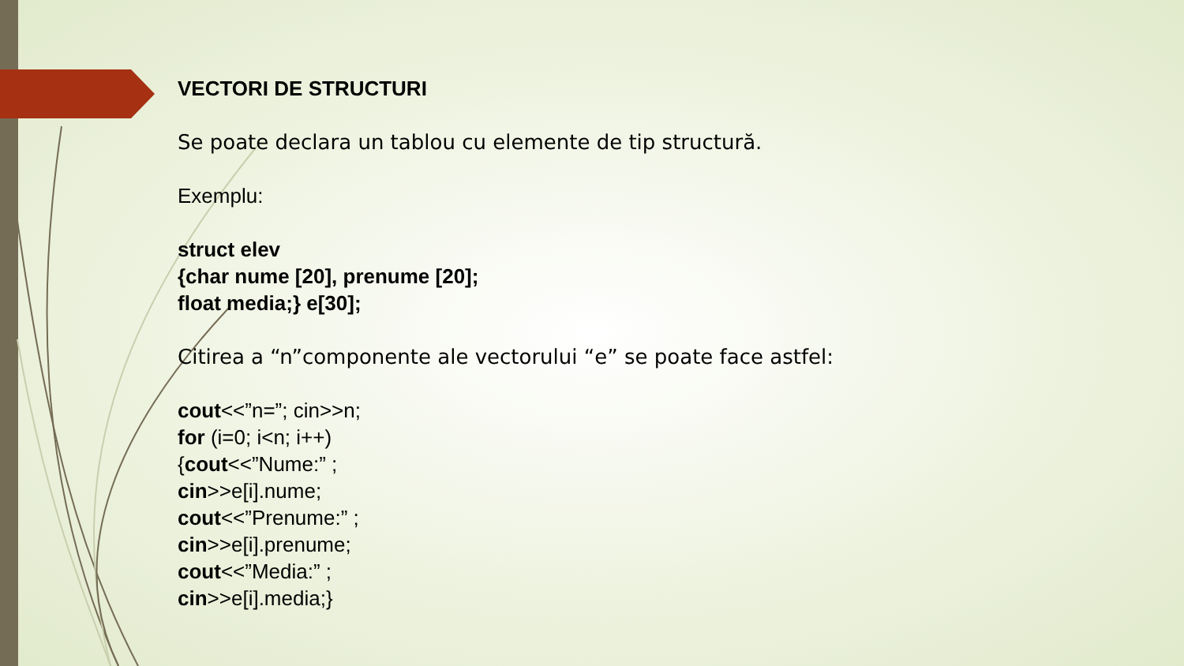VECTORI DE STRUCTURI
Se poate declara un tablou cu elemente de tip structură.
Exemplu:
struct elev
{char nume [20], prenume [20];
float media;} e[30];
Citirea a “n”componente ale vectorului “e” se poate face astfel:
cout<<”n=”; cin>>n;
for (i=0; i<n; i++)
{cout<<”Nume:” ;
cin>>e[i].nume;
cout<<”Prenume:” ;
cin>>e[i].prenume;
cout<<”Media:” ;
cin>>e[i].media;}